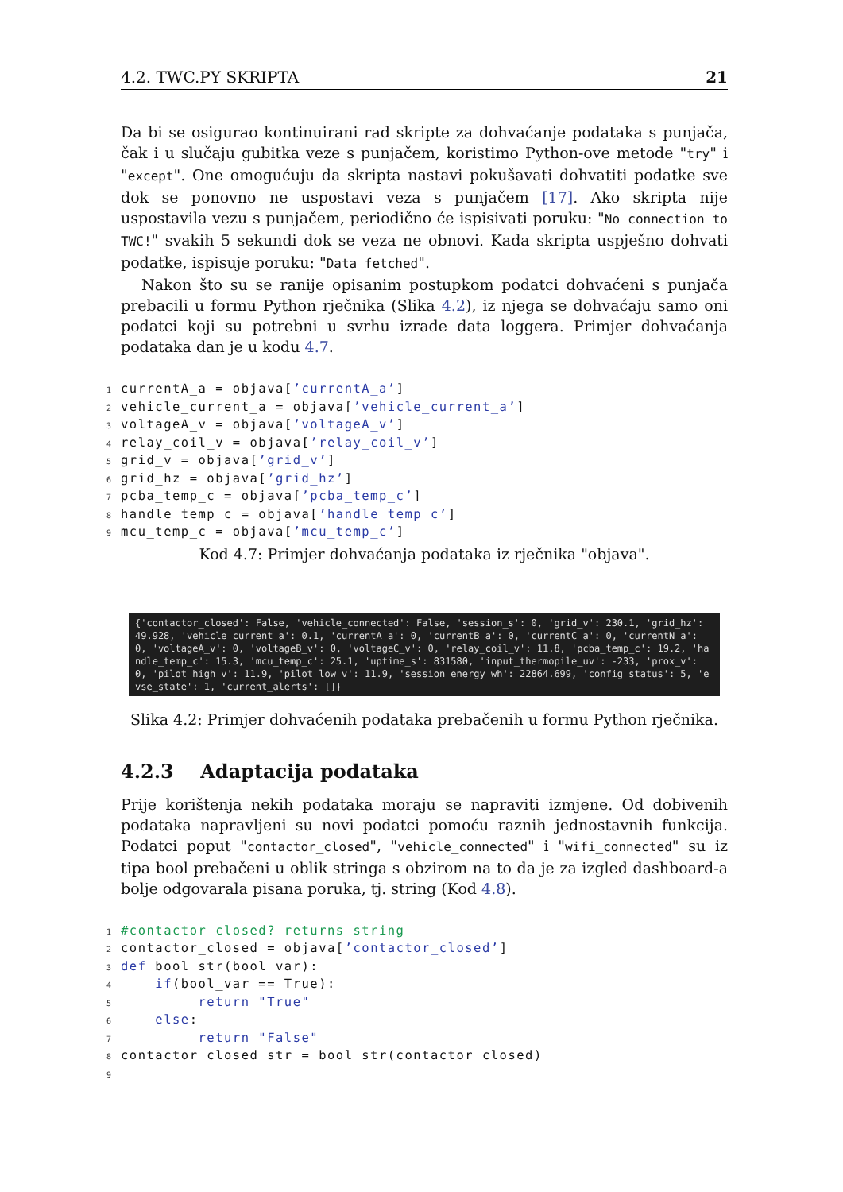4.2. TWC.PY SKRIPTA 21
Da bi se osigurao kontinuirani rad skripte za dohvaćanje podataka s punjača, čak i u slučaju gubitka veze s punjačem, koristimo Python-ove metode "try" i "except". One omogućuju da skripta nastavi pokušavati dohvatiti podatke sve dok se ponovno ne uspostavi veza s punjačem [17]. Ako skripta nije uspostavila vezu s punjačem, periodično će ispisivati poruku: "No connection to TWC!" svakih 5 sekundi dok se veza ne obnovi. Kada skripta uspješno dohvati podatke, ispisuje poruku: "Data fetched".
Nakon što su se ranije opisanim postupkom podatci dohvaćeni s punjača prebacili u formu Python rječnika (Slika 4.2), iz njega se dohvaćaju samo oni podatci koji su potrebni u svrhu izrade data loggera. Primjer dohvaćanja podataka dan je u kodu 4.7.
1currentA_a = objava[’currentA_a’]
2vehicle_current_a = objava[’vehicle_current_a’]
3voltageA_v = objava[’voltageA_v’]
4relay_coil_v = objava[’relay_coil_v’]
5grid_v = objava[’grid_v’]
6grid_hz = objava[’grid_hz’]
7pcba_temp_c = objava[’pcba_temp_c’]
8handle_temp_c = objava[’handle_temp_c’]
9mcu_temp_c = objava[’mcu_temp_c’]
Kod 4.7: Primjer dohvaćanja podataka iz rječnika "objava".
{'contactor_closed': False, 'vehicle_connected': False, 'session_s': 0, 'grid_v': 230.1, 'grid_hz': 49.928, 'vehicle_current_a': 0.1, 'currentA_a': 0, 'currentB_a': 0, 'currentC_a': 0, 'currentN_a': 0, 'voltageA_v': 0, 'voltageB_v': 0, 'voltageC_v': 0, 'relay_coil_v': 11.8, 'pcba_temp_c': 19.2, 'handle_temp_c': 15.3, 'mcu_temp_c': 25.1, 'uptime_s': 831580, 'input_thermopile_uv': -233, 'prox_v': 0, 'pilot_high_v': 11.9, 'pilot_low_v': 11.9, 'session_energy_wh': 22864.699, 'config_status': 5, 'evse_state': 1, 'current_alerts': []}
Slika 4.2: Primjer dohvaćenih podataka prebačenih u formu Python rječnika.
4.2.3 Adaptacija podataka
Prije korištenja nekih podataka moraju se napraviti izmjene. Od dobivenih podataka napravljeni su novi podatci pomoću raznih jednostavnih funkcija. Podatci poput "contactor_closed", "vehicle_connected" i "wifi_connected" su iz tipa bool prebačeni u oblik stringa s obzirom na to da je za izgled dashboard-a bolje odgovarala pisana poruka, tj. string (Kod 4.8).
1#contactor closed? returns string
2contactor_closed = objava[’contactor_closed’]
3 def bool_str(bool_var):
4    if(bool_var == True):
5         return "True"
6    else:
7         return "False"
8contactor_closed_str = bool_str(contactor_closed)
9